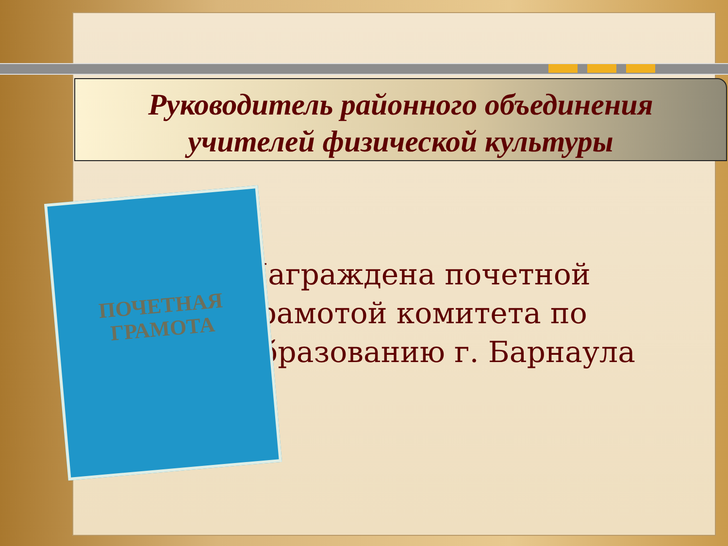Руководитель районного объединения
учителей физической культуры
Награждена почетной
грамотой комитета по
образованию г. Барнаула
ПОЧЕТНАЯ
ГРАМОТА